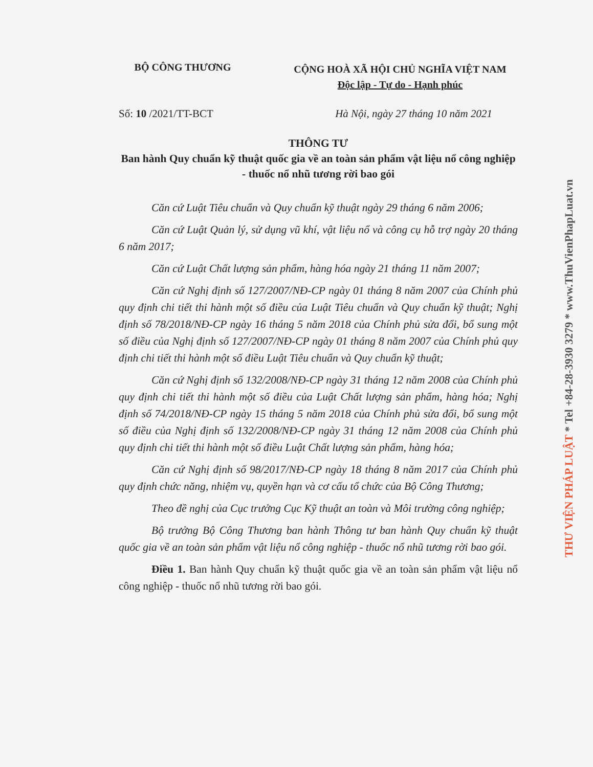THƯ VIỆN PHÁP LUẬT * Tel +84-28-3930 3279 * www.ThuVienPhapLuat.vn
BỘ CÔNG THƯƠNG
CỘNG HOÀ XÃ HỘI CHỦ NGHĨA VIỆT NAM
Độc lập - Tự do - Hạnh phúc
Số: 10 /2021/TT-BCT Hà Nội, ngày 27 tháng 10 năm 2021
THÔNG TƯ
Ban hành Quy chuẩn kỹ thuật quốc gia về an toàn sản phẩm vật liệu nổ công nghiệp - thuốc nổ nhũ tương rời bao gói
Căn cứ Luật Tiêu chuẩn và Quy chuẩn kỹ thuật ngày 29 tháng 6 năm 2006;
Căn cứ Luật Quản lý, sử dụng vũ khí, vật liệu nổ và công cụ hỗ trợ ngày 20 tháng 6 năm 2017;
Căn cứ Luật Chất lượng sản phẩm, hàng hóa ngày 21 tháng 11 năm 2007;
Căn cứ Nghị định số 127/2007/NĐ-CP ngày 01 tháng 8 năm 2007 của Chính phủ quy định chi tiết thi hành một số điều của Luật Tiêu chuẩn và Quy chuẩn kỹ thuật; Nghị định số 78/2018/NĐ-CP ngày 16 tháng 5 năm 2018 của Chính phủ sửa đổi, bổ sung một số điều của Nghị định số 127/2007/NĐ-CP ngày 01 tháng 8 năm 2007 của Chính phủ quy định chi tiết thi hành một số điều Luật Tiêu chuẩn và Quy chuẩn kỹ thuật;
Căn cứ Nghị định số 132/2008/NĐ-CP ngày 31 tháng 12 năm 2008 của Chính phủ quy định chi tiết thi hành một số điều của Luật Chất lượng sản phẩm, hàng hóa; Nghị định số 74/2018/NĐ-CP ngày 15 tháng 5 năm 2018 của Chính phủ sửa đổi, bổ sung một số điều của Nghị định số 132/2008/NĐ-CP ngày 31 tháng 12 năm 2008 của Chính phủ quy định chi tiết thi hành một số điều Luật Chất lượng sản phẩm, hàng hóa;
Căn cứ Nghị định số 98/2017/NĐ-CP ngày 18 tháng 8 năm 2017 của Chính phủ quy định chức năng, nhiệm vụ, quyền hạn và cơ cấu tổ chức của Bộ Công Thương;
Theo đề nghị của Cục trưởng Cục Kỹ thuật an toàn và Môi trường công nghiệp;
Bộ trưởng Bộ Công Thương ban hành Thông tư ban hành Quy chuẩn kỹ thuật quốc gia về an toàn sản phẩm vật liệu nổ công nghiệp - thuốc nổ nhũ tương rời bao gói.
Điều 1. Ban hành Quy chuẩn kỹ thuật quốc gia về an toàn sản phẩm vật liệu nổ công nghiệp - thuốc nổ nhũ tương rời bao gói.